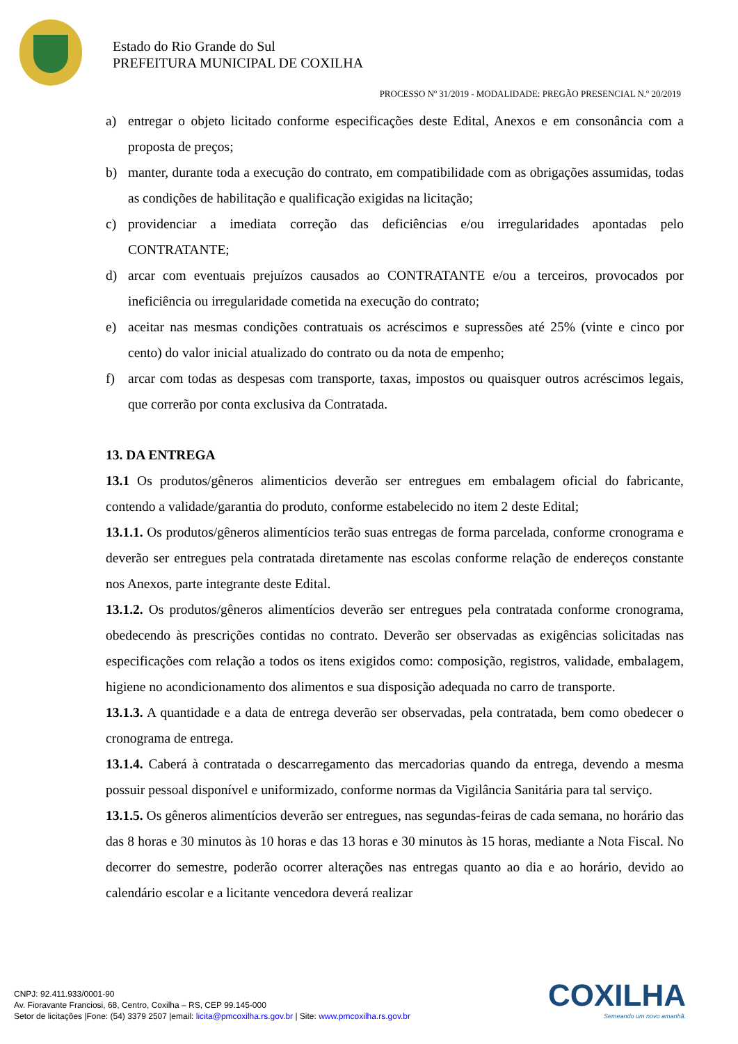Estado do Rio Grande do Sul
PREFEITURA MUNICIPAL DE COXILHA
PROCESSO Nº 31/2019 - MODALIDADE: PREGÃO PRESENCIAL N.º 20/2019
a) entregar o objeto licitado conforme especificações deste Edital, Anexos e em consonância com a proposta de preços;
b) manter, durante toda a execução do contrato, em compatibilidade com as obrigações assumidas, todas as condições de habilitação e qualificação exigidas na licitação;
c) providenciar a imediata correção das deficiências e/ou irregularidades apontadas pelo CONTRATANTE;
d) arcar com eventuais prejuízos causados ao CONTRATANTE e/ou a terceiros, provocados por ineficiência ou irregularidade cometida na execução do contrato;
e) aceitar nas mesmas condições contratuais os acréscimos e supressões até 25% (vinte e cinco por cento) do valor inicial atualizado do contrato ou da nota de empenho;
f) arcar com todas as despesas com transporte, taxas, impostos ou quaisquer outros acréscimos legais, que correrão por conta exclusiva da Contratada.
13. DA ENTREGA
13.1 Os produtos/gêneros alimenticios deverão ser entregues em embalagem oficial do fabricante, contendo a validade/garantia do produto, conforme estabelecido no item 2 deste Edital;
13.1.1. Os produtos/gêneros alimentícios terão suas entregas de forma parcelada, conforme cronograma e deverão ser entregues pela contratada diretamente nas escolas conforme relação de endereços constante nos Anexos, parte integrante deste Edital.
13.1.2. Os produtos/gêneros alimentícios deverão ser entregues pela contratada conforme cronograma, obedecendo às prescrições contidas no contrato. Deverão ser observadas as exigências solicitadas nas especificações com relação a todos os itens exigidos como: composição, registros, validade, embalagem, higiene no acondicionamento dos alimentos e sua disposição adequada no carro de transporte.
13.1.3. A quantidade e a data de entrega deverão ser observadas, pela contratada, bem como obedecer o cronograma de entrega.
13.1.4. Caberá à contratada o descarregamento das mercadorias quando da entrega, devendo a mesma possuir pessoal disponível e uniformizado, conforme normas da Vigilância Sanitária para tal serviço.
13.1.5. Os gêneros alimentícios deverão ser entregues, nas segundas-feiras de cada semana, no horário das das 8 horas e 30 minutos às 10 horas e das 13 horas e 30 minutos às 15 horas, mediante a Nota Fiscal. No decorrer do semestre, poderão ocorrer alterações nas entregas quanto ao dia e ao horário, devido ao calendário escolar e a licitante vencedora deverá realizar
CNPJ: 92.411.933/0001-90
Av. Fioravante Franciosi, 68, Centro, Coxilha – RS, CEP 99.145-000
Setor de licitações |Fone: (54) 3379 2507 |email: licita@pmcoxilha.rs.gov.br | Site: www.pmcoxilha.rs.gov.br
COXILHA
Semeando um novo amanhã.